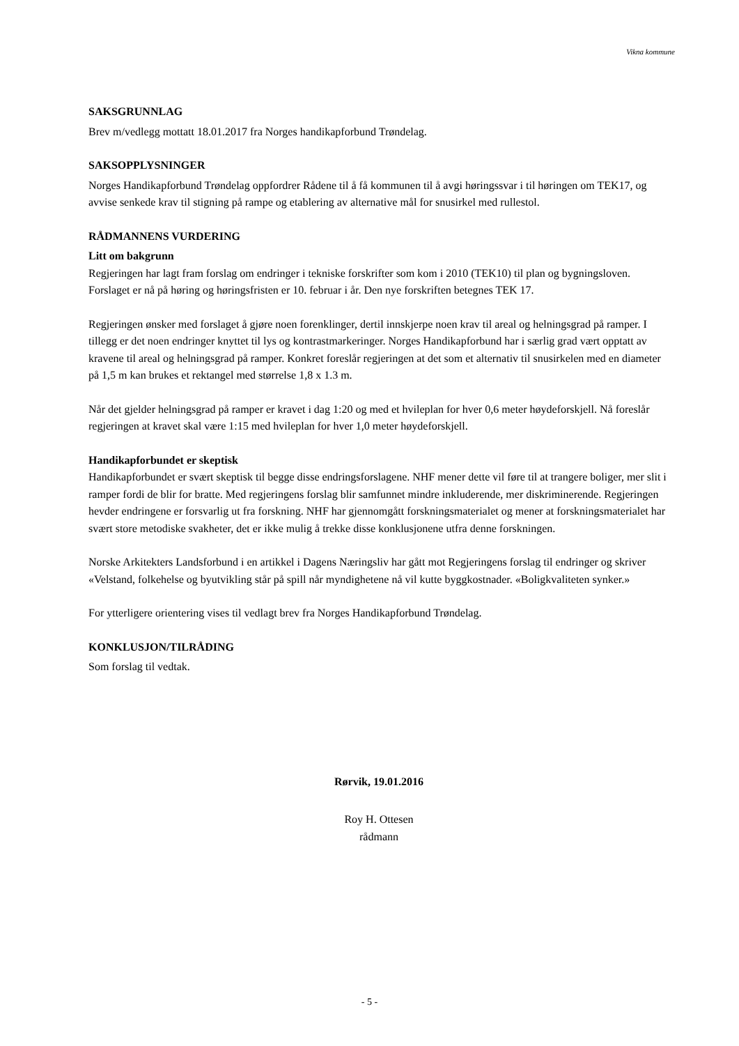Vikna kommune
SAKSGRUNNLAG
Brev m/vedlegg mottatt 18.01.2017 fra Norges handikapforbund Trøndelag.
SAKSOPPLYSNINGER
Norges Handikapforbund Trøndelag oppfordrer Rådene til å få kommunen til å avgi høringssvar i til høringen om TEK17, og avvise senkede krav til stigning på rampe og etablering av alternative mål for snusirkel med rullestol.
RÅDMANNENS VURDERING
Litt om bakgrunn
Regjeringen har lagt fram forslag om endringer i tekniske forskrifter som kom i 2010 (TEK10) til plan og bygningsloven. Forslaget er nå på høring og høringsfristen er 10. februar i år. Den nye forskriften betegnes TEK 17.
Regjeringen ønsker med forslaget å gjøre noen forenklinger, dertil innskjerpe noen krav til areal og helningsgrad på ramper. I tillegg er det noen endringer knyttet til lys og kontrastmarkeringer. Norges Handikapforbund har i særlig grad vært opptatt av kravene til areal og helningsgrad på ramper. Konkret foreslår regjeringen at det som et alternativ til snusirkelen med en diameter på 1,5 m kan brukes et rektangel med størrelse 1,8 x 1.3 m.
Når det gjelder helningsgrad på ramper er kravet i dag 1:20 og med et hvileplan for hver 0,6 meter høydeforskjell. Nå foreslår regjeringen at kravet skal være 1:15 med hvileplan for hver 1,0 meter høydeforskjell.
Handikapforbundet er skeptisk
Handikapforbundet er svært skeptisk til begge disse endringsforslagene. NHF mener dette vil føre til at trangere boliger, mer slit i ramper fordi de blir for bratte. Med regjeringens forslag blir samfunnet mindre inkluderende, mer diskriminerende. Regjeringen hevder endringene er forsvarlig ut fra forskning. NHF har gjennomgått forskningsmaterialet og mener at forskningsmaterialet har svært store metodiske svakheter, det er ikke mulig å trekke disse konklusjonene utfra denne forskningen.
Norske Arkitekters Landsforbund i en artikkel i Dagens Næringsliv har gått mot Regjeringens forslag til endringer og skriver «Velstand, folkehelse og byutvikling står på spill når myndighetene nå vil kutte byggkostnader. «Boligkvaliteten synker.»
For ytterligere orientering vises til vedlagt brev fra Norges Handikapforbund Trøndelag.
KONKLUSJON/TILRÅDING
Som forslag til vedtak.
Rørvik, 19.01.2016
Roy H. Ottesen
rådmann
- 5 -